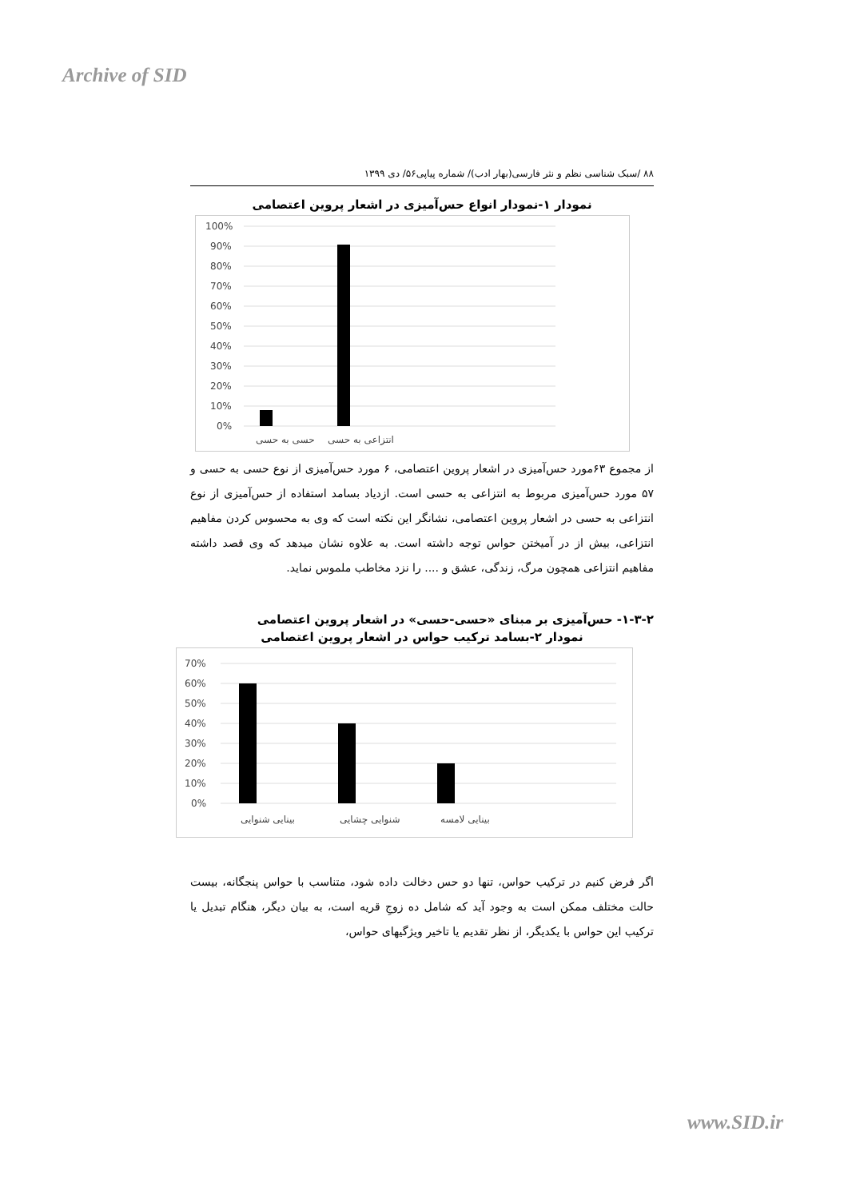Archive of SID
۸۸ /سبک شناسی نظم و نثر فارسی(بهار ادب)/ شماره پیاپی۵۶/ دی ۱۳۹۹
نمودار ۱-نمودار انواع حس‌آمیزی در اشعار پروین اعتصامی
100%
90%
80%
70%
60%
50%
40%
30%
20%
10%
0%
حسی به حسی
انتزاعی به حسی
از مجموع ۶۳مورد حس‌آمیزی در اشعار پروین اعتصامی، ۶ مورد حس‌آمیزی از نوع حسی به حسی و ۵۷ مورد حس‌آمیزی مربوط به انتزاعی به حسی است. ازدیاد بسامد استفاده از حس‌آمیزی از نوع انتزاعی به حسی در اشعار پروین اعتصامی، نشانگر این نکته است که وی به محسوس کردن مفاهیم انتزاعی، بیش از در آمیختن حواس توجه داشته است. به علاوه نشان میدهد که وی قصد داشته مفاهیم انتزاعی همچون مرگ، زندگی، عشق و .... را نزد مخاطب ملموس نماید.
۱-۳-۲- حس‌آمیزی بر مبنای «حسی-حسی» در اشعار پروین اعتصامی
نمودار ۲-بسامد ترکیب حواس در اشعار پروین اعتصامی
70%
60%
50%
40%
30%
20%
10%
0%
بینایی شنوایی
شنوایی چشایی
بینایی لامسه
اگر فرض کنیم در ترکیب حواس، تنها دو حس دخالت داده شود، متناسب با حواس پنجگانه، بیست حالت مختلف ممکن است به وجود آید که شامل ده زوجِ قریه است، به بیان دیگر، هنگام تبدیل یا ترکیب این حواس با یکدیگر، از نظر تقدیم یا تاخیر ویژگیهای حواس،
www.SID.ir